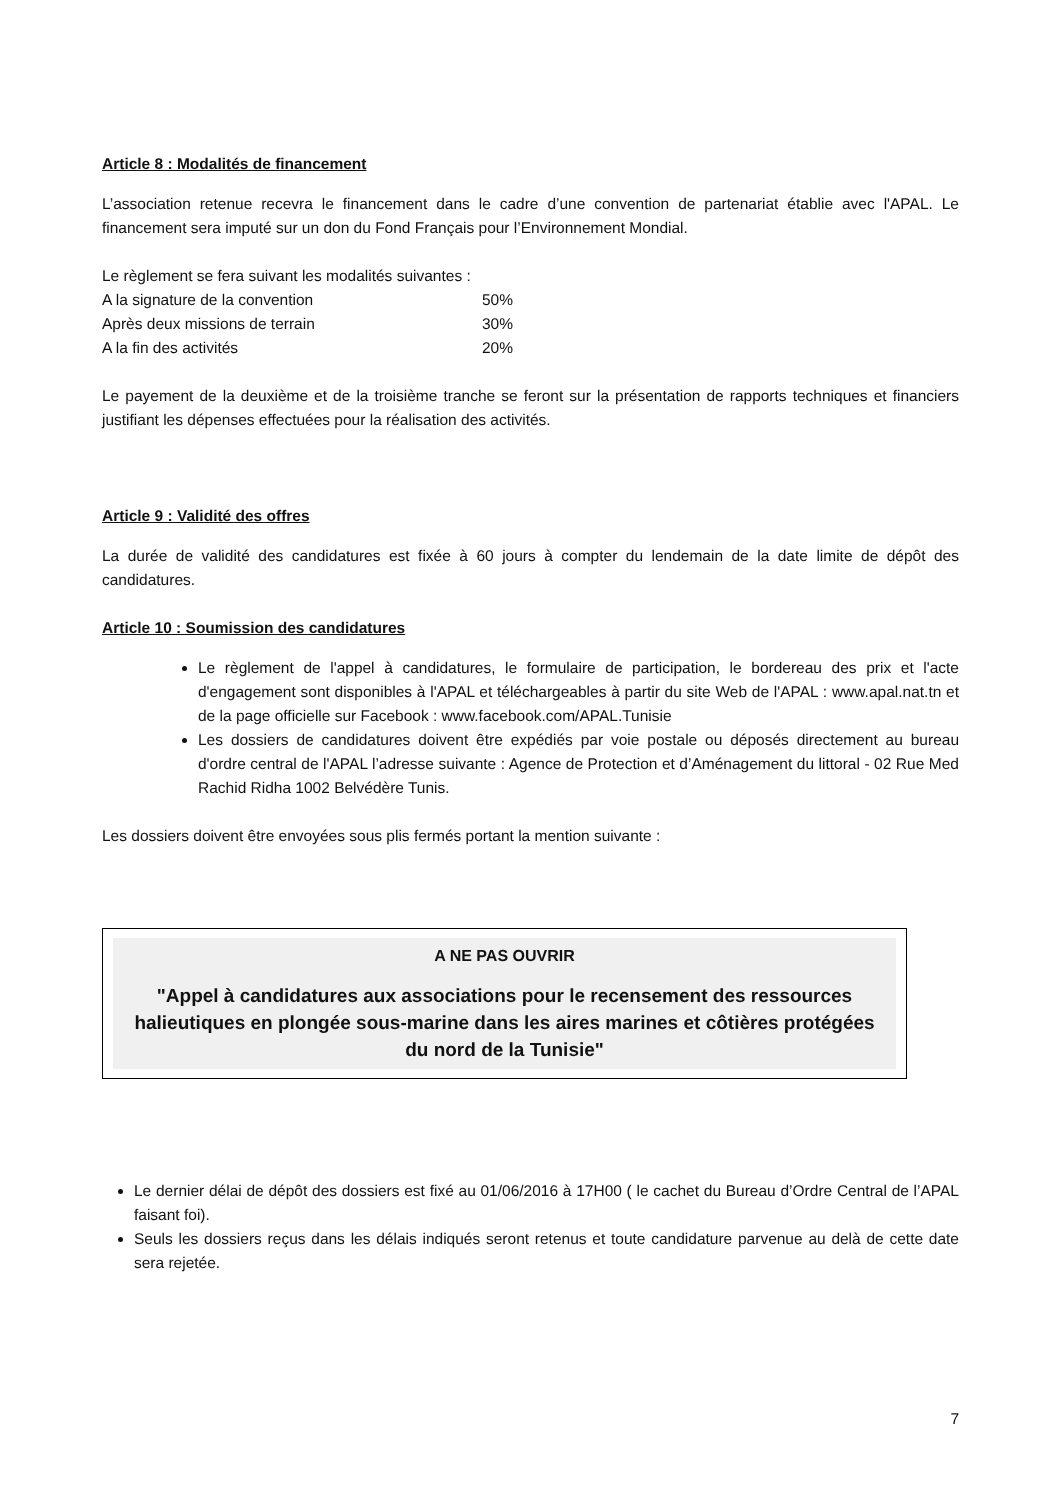Article 8 : Modalités de financement
L’association retenue recevra le financement dans le cadre d’une convention de partenariat établie avec l'APAL. Le financement sera imputé sur un don du Fond Français pour l’Environnement Mondial.
Le règlement se fera suivant les modalités suivantes :
A la signature de la convention 50%
Après deux missions de terrain 30%
A la fin des activités 20%
Le payement de la deuxième et de la troisième tranche se feront sur la présentation de rapports techniques et financiers justifiant les dépenses effectuées pour la réalisation des activités.
Article 9 : Validité des offres
La durée de validité des candidatures est fixée à 60 jours à compter du lendemain de la date limite de dépôt des candidatures.
Article 10 : Soumission des candidatures
Le règlement de l'appel à candidatures, le formulaire de participation, le bordereau des prix et l'acte d'engagement sont disponibles à l'APAL et téléchargeables à partir du site Web de l'APAL : www.apal.nat.tn et de la page officielle sur Facebook : www.facebook.com/APAL.Tunisie
Les dossiers de candidatures doivent être expédiés par voie postale ou déposés directement au bureau d'ordre central de l'APAL l’adresse suivante : Agence de Protection et d’Aménagement du littoral - 02 Rue Med Rachid Ridha 1002 Belvédère Tunis.
Les dossiers doivent être envoyées sous plis fermés portant la mention suivante :
A NE PAS OUVRIR
"Appel à candidatures aux associations pour le recensement des ressources halieutiques en plongée sous-marine dans les aires marines et côtières protégées du nord de la Tunisie"
Le dernier délai de dépôt des dossiers est fixé au 01/06/2016 à 17H00 ( le cachet du Bureau d’Ordre Central de l’APAL faisant foi).
Seuls les dossiers reçus dans les délais indiqués seront retenus et toute candidature parvenue au delà de cette date sera rejetée.
7